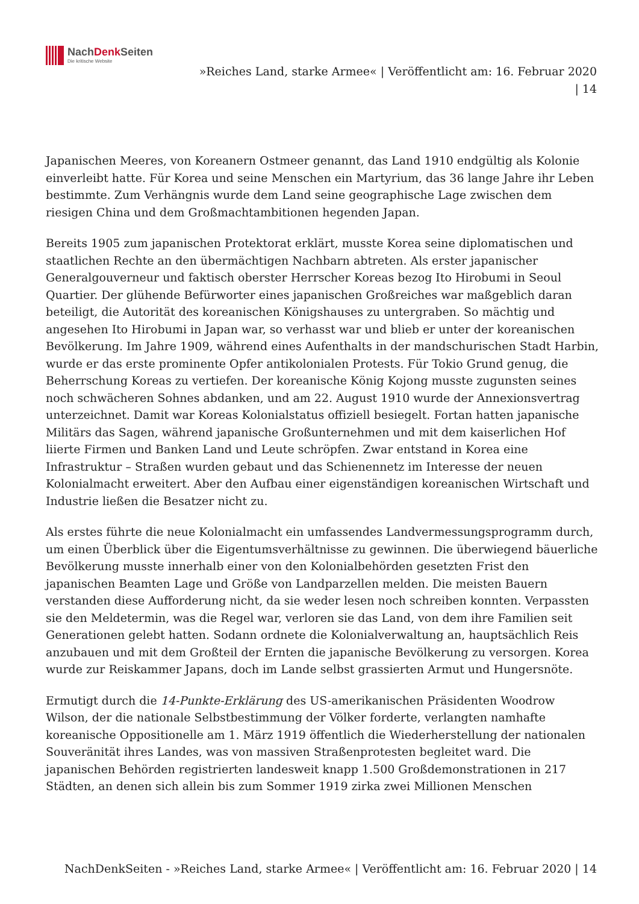NachDenk Seiten
Die kritische Website
»Reiches Land, starke Armee« | Veröffentlicht am: 16. Februar 2020
| 14
Japanischen Meeres, von Koreanern Ostmeer genannt, das Land 1910 endgültig als Kolonie einverleibt hatte. Für Korea und seine Menschen ein Martyrium, das 36 lange Jahre ihr Leben bestimmte. Zum Verhängnis wurde dem Land seine geographische Lage zwischen dem riesigen China und dem Großmachtambitionen hegenden Japan.
Bereits 1905 zum japanischen Protektorat erklärt, musste Korea seine diplomatischen und staatlichen Rechte an den übermächtigen Nachbarn abtreten. Als erster japanischer Generalgouverneur und faktisch oberster Herrscher Koreas bezog Ito Hirobumi in Seoul Quartier. Der glühende Befürworter eines japanischen Großreiches war maßgeblich daran beteiligt, die Autorität des koreanischen Königshauses zu untergraben. So mächtig und angesehen Ito Hirobumi in Japan war, so verhasst war und blieb er unter der koreanischen Bevölkerung. Im Jahre 1909, während eines Aufenthalts in der mandschurischen Stadt Harbin, wurde er das erste prominente Opfer antikolonialen Protests. Für Tokio Grund genug, die Beherrschung Koreas zu vertiefen. Der koreanische König Kojong musste zugunsten seines noch schwächeren Sohnes abdanken, und am 22. August 1910 wurde der Annexionsvertrag unterzeichnet. Damit war Koreas Kolonialstatus offiziell besiegelt. Fortan hatten japanische Militärs das Sagen, während japanische Großunternehmen und mit dem kaiserlichen Hof liierte Firmen und Banken Land und Leute schröpfen. Zwar entstand in Korea eine Infrastruktur – Straßen wurden gebaut und das Schienennetz im Interesse der neuen Kolonialmacht erweitert. Aber den Aufbau einer eigenständigen koreanischen Wirtschaft und Industrie ließen die Besatzer nicht zu.
Als erstes führte die neue Kolonialmacht ein umfassendes Landvermessungsprogramm durch, um einen Überblick über die Eigentumsverhältnisse zu gewinnen. Die überwiegend bäuerliche Bevölkerung musste innerhalb einer von den Kolonialbehörden gesetzten Frist den japanischen Beamten Lage und Größe von Landparzellen melden. Die meisten Bauern verstanden diese Aufforderung nicht, da sie weder lesen noch schreiben konnten. Verpassten sie den Meldetermin, was die Regel war, verloren sie das Land, von dem ihre Familien seit Generationen gelebt hatten. Sodann ordnete die Kolonialverwaltung an, hauptsächlich Reis anzubauen und mit dem Großteil der Ernten die japanische Bevölkerung zu versorgen. Korea wurde zur Reiskammer Japans, doch im Lande selbst grassierten Armut und Hungersnöte.
Ermutigt durch die 14-Punkte-Erklärung des US-amerikanischen Präsidenten Woodrow Wilson, der die nationale Selbstbestimmung der Völker forderte, verlangten namhafte koreanische Oppositionelle am 1. März 1919 öffentlich die Wiederherstellung der nationalen Souveränität ihres Landes, was von massiven Straßenprotesten begleitet ward. Die japanischen Behörden registrierten landesweit knapp 1.500 Großdemonstrationen in 217 Städten, an denen sich allein bis zum Sommer 1919 zirka zwei Millionen Menschen
NachDenkSeiten - »Reiches Land, starke Armee« | Veröffentlicht am: 16. Februar 2020 | 14